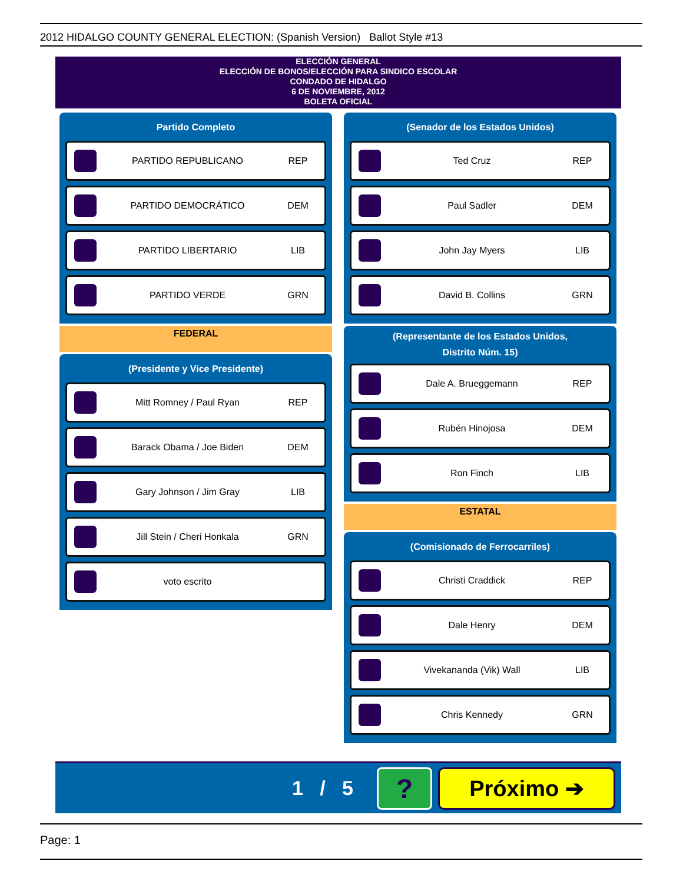2012 HIDALGO COUNTY GENERAL ELECTION: (Spanish Version) Ballot Style #13
ELECCIÓN GENERAL
ELECCIÓN DE BONOS/ELECCIÓN PARA SINDICO ESCOLAR
CONDADO DE HIDALGO
6 DE NOVIEMBRE, 2012
BOLETA OFICIAL
Partido Completo
PARTIDO REPUBLICANO REP
PARTIDO DEMOCRÁTICO DEM
PARTIDO LIBERTARIO LIB
PARTIDO VERDE GRN
FEDERAL
(Presidente y Vice Presidente)
Mitt Romney / Paul Ryan REP
Barack Obama / Joe Biden DEM
Gary Johnson / Jim Gray LIB
Jill Stein / Cheri Honkala GRN
voto escrito
(Senador de los Estados Unidos)
Ted Cruz REP
Paul Sadler DEM
John Jay Myers LIB
David B. Collins GRN
(Representante de los Estados Unidos,
Distrito Núm. 15)
Dale A. Brueggemann REP
Rubén Hinojosa DEM
Ron Finch LIB
ESTATAL
(Comisionado de Ferrocarriles)
Christi Craddick REP
Dale Henry DEM
Vivekananda (Vik) Wall LIB
Chris Kennedy GRN
1 / 5 ? Próximo ➔
Page: 1